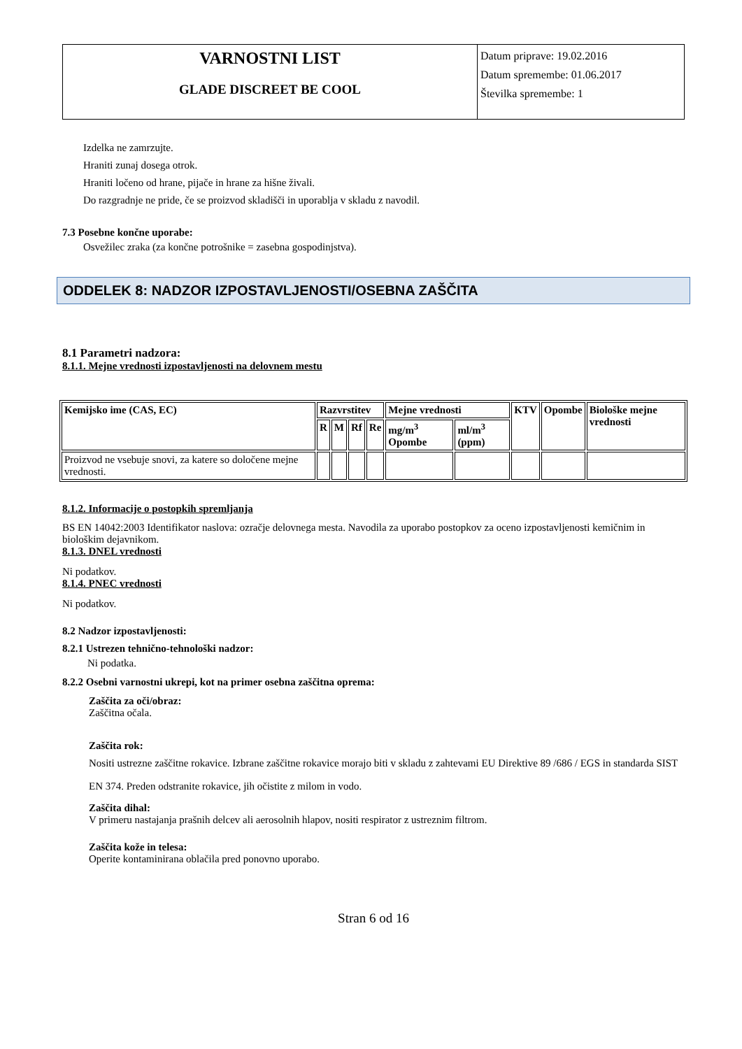VARNOSTNI LIST
GLADE DISCREET BE COOL
Datum priprave: 19.02.2016
Datum spremembe: 01.06.2017
Številka spremembe: 1
Izdelka ne zamrzujte.
Hraniti zunaj dosega otrok.
Hraniti ločeno od hrane, pijače in hrane za hišne živali.
Do razgradnje ne pride, če se proizvod skladišči in uporablja v skladu z navodil.
7.3 Posebne končne uporabe:
Osvežilec zraka (za končne potrošnike = zasebna gospodinjstva).
ODDELEK 8: NADZOR IZPOSTAVLJENOSTI/OSEBNA ZAŠČITA
8.1 Parametri nadzora:
8.1.1. Mejne vrednosti izpostavljenosti na delovnem mestu
| Kemijsko ime (CAS, EC) | Razvrstitev | | | | Mejne vrednosti | | KTV | Opombe | Biološke mejne vrednosti |
| --- | --- | --- | --- | --- | --- | --- | --- | --- | --- |
| | R | M | Rf | Re | mg/m<sup>3</sup> Opombe | ml/m<sup>3</sup> (ppm) | | | |
| Proizvod ne vsebuje snovi, za katere so določene mejne vrednosti. | | | | | | | | | |
8.1.2. Informacije o postopkih spremljanja
BS EN 14042:2003 Identifikator naslova: ozračje delovnega mesta. Navodila za uporabo postopkov za oceno izpostavljenosti kemičnim in biološkim dejavnikom.
8.1.3. DNEL vrednosti
Ni podatkov.
8.1.4. PNEC vrednosti
Ni podatkov.
8.2 Nadzor izpostavljenosti:
8.2.1 Ustrezen tehnično-tehnološki nadzor:
Ni podatka.
8.2.2 Osebni varnostni ukrepi, kot na primer osebna zaščitna oprema:
Zaščita za oči/obraz:
Zaščitna očala.
Zaščita rok:
Nositi ustrezne zaščitne rokavice. Izbrane zaščitne rokavice morajo biti v skladu z zahtevami EU Direktive 89 /686 / EGS in standarda SIST EN 374. Preden odstranite rokavice, jih očistite z milom in vodo.
Zaščita dihal:
V primeru nastajanja prašnih delcev ali aerosolnih hlapov, nositi respirator z ustreznim filtrom.
Zaščita kože in telesa:
Operite kontaminirana oblačila pred ponovno uporabo.
Stran 6 od 16